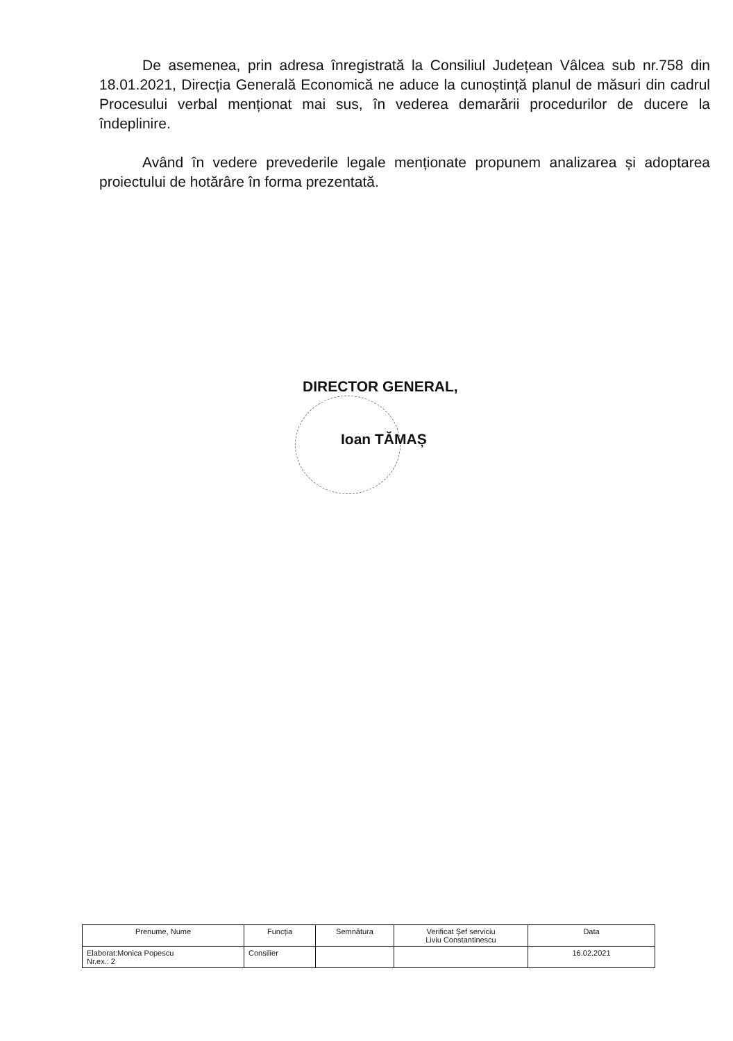De asemenea, prin adresa înregistrată la Consiliul Județean Vâlcea sub nr.758 din 18.01.2021, Direcția Generală Economică ne aduce la cunoștință planul de măsuri din cadrul Procesului verbal menționat mai sus, în vederea demarării procedurilor de ducere la îndeplinire.
Având în vedere prevederile legale menționate propunem analizarea și adoptarea proiectului de hotărâre în forma prezentată.
DIRECTOR GENERAL,
Ioan TĂMAȘ
| Prenume, Nume | Funcția | Semnătura | Verificat Șef serviciu Liviu Constantinescu | Data |
| --- | --- | --- | --- | --- |
| Elaborat:Monica Popescu Nr.ex.: 2 | Consilier | | | 16.02.2021 |